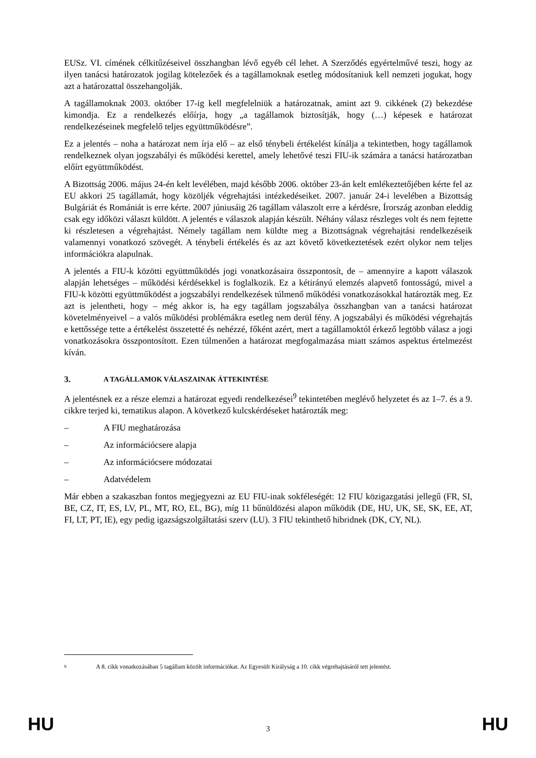EUSz. VI. címének célkitűzéseivel összhangban lévő egyéb cél lehet. A Szerződés egyértelművé teszi, hogy az ilyen tanácsi határozatok jogilag kötelezőek és a tagállamoknak esetleg módosítaniuk kell nemzeti jogukat, hogy azt a határozattal összehangolják.
A tagállamoknak 2003. október 17-ig kell megfelelniük a határozatnak, amint azt 9. cikkének (2) bekezdése kimondja. Ez a rendelkezés előírja, hogy „a tagállamok biztosítják, hogy (…) képesek e határozat rendelkezéseinek megfelelő teljes együttműködésre”.
Ez a jelentés – noha a határozat nem írja elő – az első ténybeli értékelést kínálja a tekintetben, hogy tagállamok rendelkeznek olyan jogszabályi és működési kerettel, amely lehetővé teszi FIU-ik számára a tanácsi határozatban előírt együttműködést.
A Bizottság 2006. május 24-én kelt levélében, majd később 2006. október 23-án kelt emlékeztetőjében kérte fel az EU akkori 25 tagállamát, hogy közöljék végrehajtási intézkedéseiket. 2007. január 24-i levelében a Bizottság Bulgáriát és Romániát is erre kérte. 2007 júniusáig 26 tagállam válaszolt erre a kérdésre, Írország azonban eleddig csak egy időközi választ küldött. A jelentés e válaszok alapján készült. Néhány válasz részleges volt és nem fejtette ki részletesen a végrehajtást. Némely tagállam nem küldte meg a Bizottságnak végrehajtási rendelkezéseik valamennyi vonatkozó szövegét. A ténybeli értékelés és az azt követő következtetések ezért olykor nem teljes információkra alapulnak.
A jelentés a FIU-k közötti együttműködés jogi vonatkozásaira összpontosít, de – amennyire a kapott válaszok alapján lehetséges – működési kérdésekkel is foglalkozik. Ez a kétirányú elemzés alapvető fontosságú, mivel a FIU-k közötti együttműködést a jogszabályi rendelkezések túlmenő működési vonatkozásokkal határozták meg. Ez azt is jelentheti, hogy – még akkor is, ha egy tagállam jogszabálya összhangban van a tanácsi határozat követelményeivel – a valós működési problémákra esetleg nem derül fény. A jogszabályi és működési végrehajtás e kettőssége tette a értékelést összetetté és nehézzé, főként azért, mert a tagállamoktól érkező legtöbb válasz a jogi vonatkozásokra összpontosított. Ezen túlmenően a határozat megfogalmazása miatt számos aspektus értelmezést kíván.
3. A TAGÁLLAMOK VÁLASZAINAK ÁTTEKINTÉSE
A jelentésnek ez a része elemzi a határozat egyedi rendelkezései<sup>9</sup> tekintetében meglévő helyzetet és az 1–7. és a 9. cikkre terjed ki, tematikus alapon. A következő kulcskérdéseket határozták meg:
– A FIU meghatározása
– Az információcsere alapja
– Az információcsere módozatai
– Adatvédelem
Már ebben a szakaszban fontos megjegyezni az EU FIU-inak sokféleségét: 12 FIU közigazgatási jellegű (FR, SI, BE, CZ, IT, ES, LV, PL, MT, RO, EL, BG), míg 11 bűnüldözési alapon működik (DE, HU, UK, SE, SK, EE, AT, FI, LT, PT, IE), egy pedig igazságszolgáltatási szerv (LU). 3 FIU tekinthető hibridnek (DK, CY, NL).
<sup>9</sup>
A 8. cikk vonatkozásában 5 tagállam közölt információkat. Az Egyesült Királyság a 10. cikk végrehajtásáról tett jelentést.
HU 3 HU